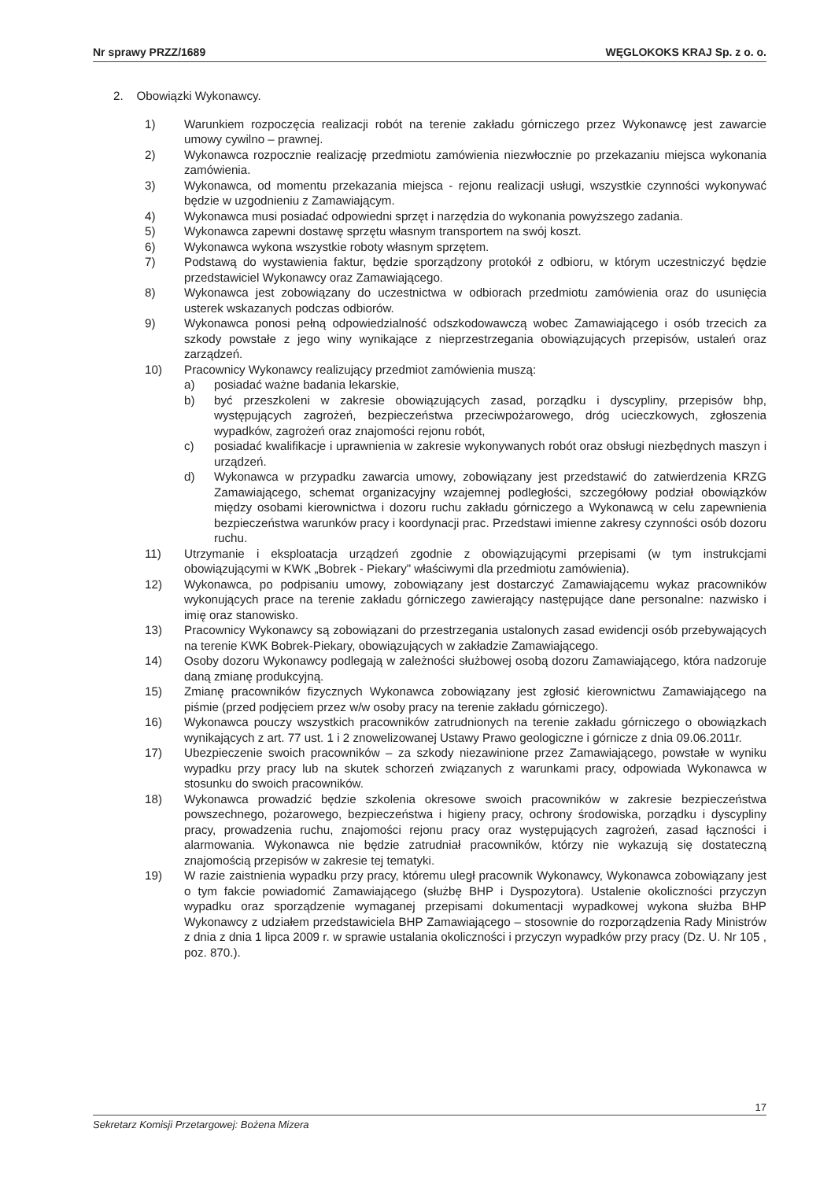Nr sprawy PRZZ/1689 WĘGLOKOKS KRAJ Sp. z o. o.
2. Obowiązki Wykonawcy.
1) Warunkiem rozpoczęcia realizacji robót na terenie zakładu górniczego przez Wykonawcę jest zawarcie umowy cywilno – prawnej.
2) Wykonawca rozpocznie realizację przedmiotu zamówienia niezwłocznie po przekazaniu miejsca wykonania zamówienia.
3) Wykonawca, od momentu przekazania miejsca - rejonu realizacji usługi, wszystkie czynności wykonywać będzie w uzgodnieniu z Zamawiającym.
4) Wykonawca musi posiadać odpowiedni sprzęt i narzędzia do wykonania powyższego zadania.
5) Wykonawca zapewni dostawę sprzętu własnym transportem na swój koszt.
6) Wykonawca wykona wszystkie roboty własnym sprzętem.
7) Podstawą do wystawienia faktur, będzie sporządzony protokół z odbioru, w którym uczestniczyć będzie przedstawiciel Wykonawcy oraz Zamawiającego.
8) Wykonawca jest zobowiązany do uczestnictwa w odbiorach przedmiotu zamówienia oraz do usunięcia usterek wskazanych podczas odbiorów.
9) Wykonawca ponosi pełną odpowiedzialność odszkodowawczą wobec Zamawiającego i osób trzecich za szkody powstałe z jego winy wynikające z nieprzestrzegania obowiązujących przepisów, ustaleń oraz zarządzeń.
10) Pracownicy Wykonawcy realizujący przedmiot zamówienia muszą:
a) posiadać ważne badania lekarskie,
b) być przeszkoleni w zakresie obowiązujących zasad, porządku i dyscypliny, przepisów bhp, występujących zagrożeń, bezpieczeństwa przeciwpożarowego, dróg ucieczkowych, zgłoszenia wypadków, zagrożeń oraz znajomości rejonu robót,
c) posiadać kwalifikacje i uprawnienia w zakresie wykonywanych robót oraz obsługi niezbędnych maszyn i urządzeń.
d) Wykonawca w przypadku zawarcia umowy, zobowiązany jest przedstawić do zatwierdzenia KRZG Zamawiającego, schemat organizacyjny wzajemnej podległości, szczegółowy podział obowiązków między osobami kierownictwa i dozoru ruchu zakładu górniczego a Wykonawcą w celu zapewnienia bezpieczeństwa warunków pracy i koordynacji prac. Przedstawi imienne zakresy czynności osób dozoru ruchu.
11) Utrzymanie i eksploatacja urządzeń zgodnie z obowiązującymi przepisami (w tym instrukcjami obowiązującymi w KWK „Bobrek - Piekary" właściwymi dla przedmiotu zamówienia).
12) Wykonawca, po podpisaniu umowy, zobowiązany jest dostarczyć Zamawiającemu wykaz pracowników wykonujących prace na terenie zakładu górniczego zawierający następujące dane personalne: nazwisko i imię oraz stanowisko.
13) Pracownicy Wykonawcy są zobowiązani do przestrzegania ustalonych zasad ewidencji osób przebywających na terenie KWK Bobrek-Piekary, obowiązujących w zakładzie Zamawiającego.
14) Osoby dozoru Wykonawcy podlegają w zależności służbowej osobą dozoru Zamawiającego, która nadzoruje daną zmianę produkcyjną.
15) Zmianę pracowników fizycznych Wykonawca zobowiązany jest zgłosić kierownictwu Zamawiającego na piśmie (przed podjęciem przez w/w osoby pracy na terenie zakładu górniczego).
16) Wykonawca pouczy wszystkich pracowników zatrudnionych na terenie zakładu górniczego o obowiązkach wynikających z art. 77 ust. 1 i 2 znowelizowanej Ustawy Prawo geologiczne i górnicze z dnia 09.06.2011r.
17) Ubezpieczenie swoich pracowników – za szkody niezawinione przez Zamawiającego, powstałe w wyniku wypadku przy pracy lub na skutek schorzeń związanych z warunkami pracy, odpowiada Wykonawca w stosunku do swoich pracowników.
18) Wykonawca prowadzić będzie szkolenia okresowe swoich pracowników w zakresie bezpieczeństwa powszechnego, pożarowego, bezpieczeństwa i higieny pracy, ochrony środowiska, porządku i dyscypliny pracy, prowadzenia ruchu, znajomości rejonu pracy oraz występujących zagrożeń, zasad łączności i alarmowania. Wykonawca nie będzie zatrudniał pracowników, którzy nie wykazują się dostateczną znajomością przepisów w zakresie tej tematyki.
19) W razie zaistnienia wypadku przy pracy, któremu uległ pracownik Wykonawcy, Wykonawca zobowiązany jest o tym fakcie powiadomić Zamawiającego (służbę BHP i Dyspozytora). Ustalenie okoliczności przyczyn wypadku oraz sporządzenie wymaganej przepisami dokumentacji wypadkowej wykona służba BHP Wykonawcy z udziałem przedstawiciela BHP Zamawiającego – stosownie do rozporządzenia Rady Ministrów z dnia z dnia 1 lipca 2009 r. w sprawie ustalania okoliczności i przyczyn wypadków przy pracy (Dz. U. Nr 105 , poz. 870.).
17
Sekretarz Komisji Przetargowej: Bożena Mizera